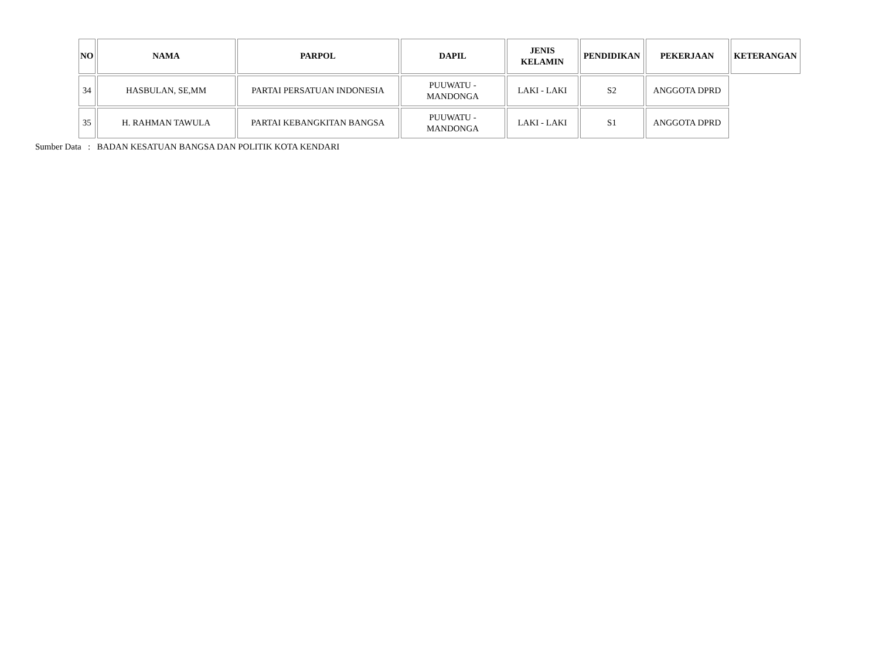| NO | NAMA | PARPOL | DAPIL | JENIS KELAMIN | PENDIDIKAN | PEKERJAAN | KETERANGAN |
| --- | --- | --- | --- | --- | --- | --- | --- |
| 34 | HASBULAN, SE,MM | PARTAI PERSATUAN INDONESIA | PUUWATU - MANDONGA | LAKI - LAKI | S2 | ANGGOTA DPRD | |
| 35 | H. RAHMAN TAWULA | PARTAI KEBANGKITAN BANGSA | PUUWATU - MANDONGA | LAKI - LAKI | S1 | ANGGOTA DPRD | |
Sumber Data : BADAN KESATUAN BANGSA DAN POLITIK KOTA KENDARI